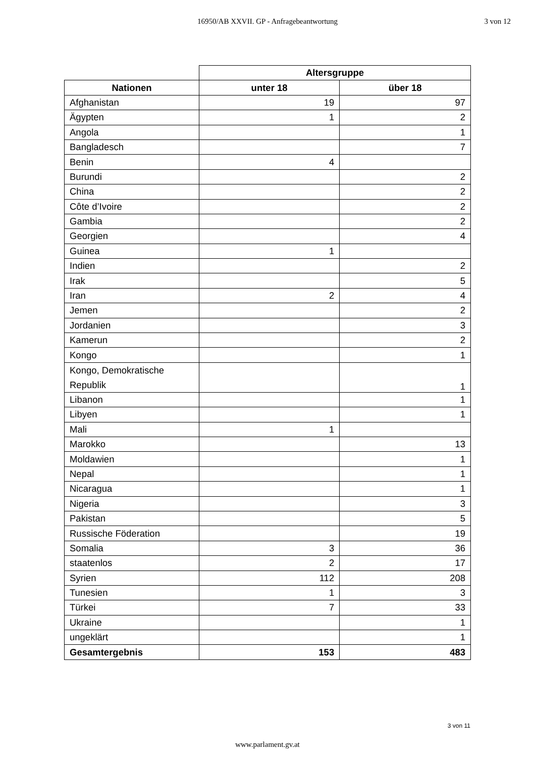16950/AB XXVII. GP - Anfragebeantwortung
3 von 12
| | Altersgruppe | |
| Nationen | unter 18 | über 18 |
| Afghanistan | 19 | 97 |
| Ägypten | 1 | 2 |
| Angola | | 1 |
| Bangladesch | | 7 |
| Benin | 4 | |
| Burundi | | 2 |
| China | | 2 |
| Côte d’Ivoire | | 2 |
| Gambia | | 2 |
| Georgien | | 4 |
| Guinea | 1 | |
| Indien | | 2 |
| Irak | | 5 |
| Iran | 2 | 4 |
| Jemen | | 2 |
| Jordanien | | 3 |
| Kamerun | | 2 |
| Kongo | | 1 |
| Kongo, Demokratische Republik | | 1 |
| Libanon | | 1 |
| Libyen | | 1 |
| Mali | 1 | |
| Marokko | | 13 |
| Moldawien | | 1 |
| Nepal | | 1 |
| Nicaragua | | 1 |
| Nigeria | | 3 |
| Pakistan | | 5 |
| Russische Föderation | | 19 |
| Somalia | 3 | 36 |
| staatenlos | 2 | 17 |
| Syrien | 112 | 208 |
| Tunesien | 1 | 3 |
| Türkei | 7 | 33 |
| Ukraine | | 1 |
| ungeklärt | | 1 |
| Gesamtergebnis | 153 | 483 |
3 von 11
www.parlament.gv.at